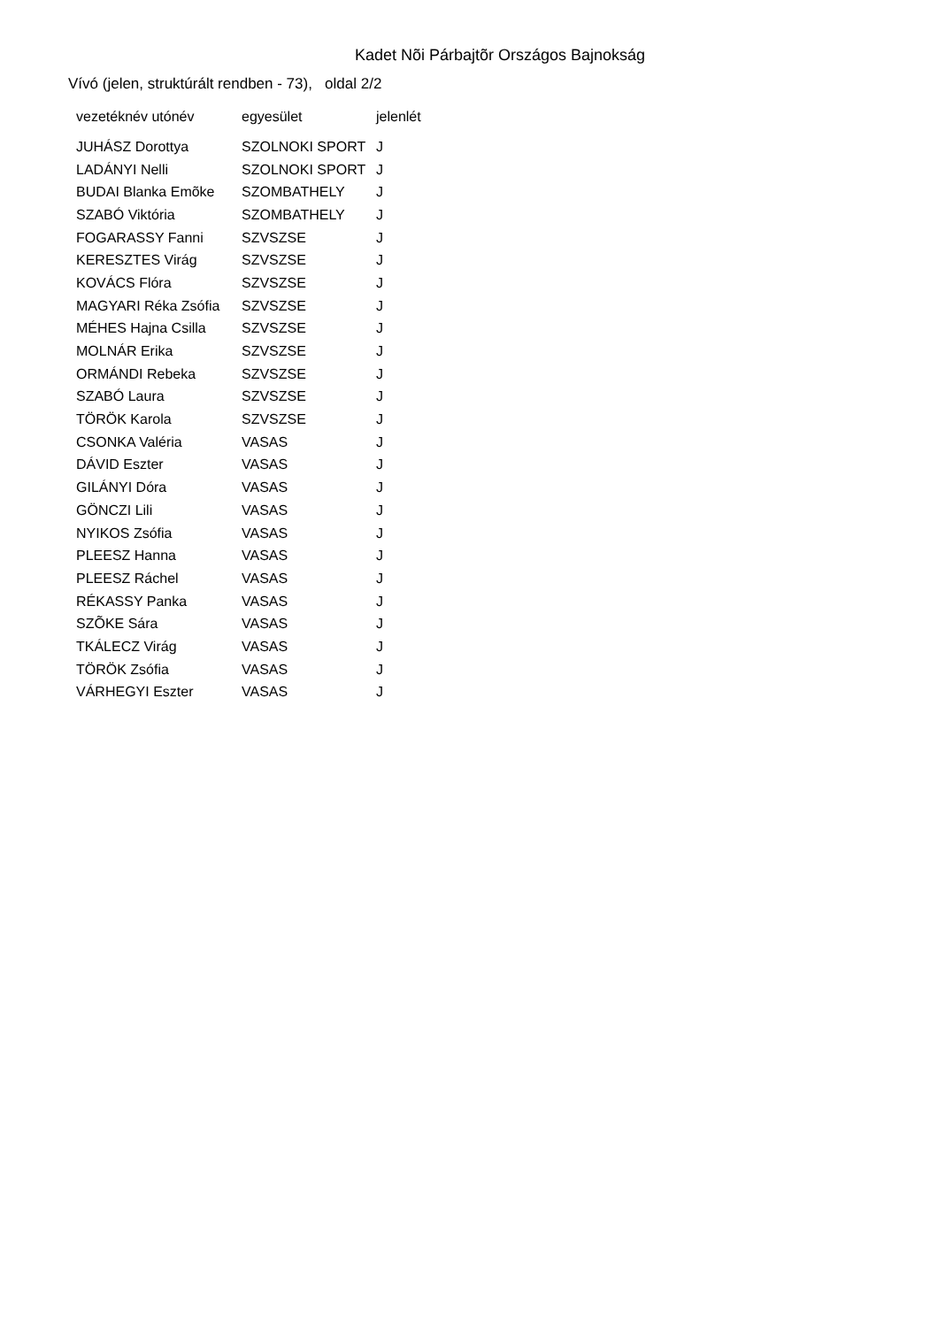Kadet Nõi Párbajtõr Országos Bajnokság
Vívó (jelen, struktúrált rendben - 73), oldal 2/2
| vezetéknév utónév | egyesület | jelenlét |
| --- | --- | --- |
| JUHÁSZ Dorottya | SZOLNOKI SPORT | J |
| LADÁNYI Nelli | SZOLNOKI SPORT | J |
| BUDAI Blanka Emõke | SZOMBATHELY | J |
| SZABÓ Viktória | SZOMBATHELY | J |
| FOGARASSY Fanni | SZVSZSE | J |
| KERESZTES Virág | SZVSZSE | J |
| KOVÁCS Flóra | SZVSZSE | J |
| MAGYARI Réka Zsófia | SZVSZSE | J |
| MÉHES Hajna Csilla | SZVSZSE | J |
| MOLNÁR Erika | SZVSZSE | J |
| ORMÁNDI Rebeka | SZVSZSE | J |
| SZABÓ Laura | SZVSZSE | J |
| TÖRÖK Karola | SZVSZSE | J |
| CSONKA Valéria | VASAS | J |
| DÁVID Eszter | VASAS | J |
| GILÁNYI Dóra | VASAS | J |
| GÖNCZI Lili | VASAS | J |
| NYIKOS Zsófia | VASAS | J |
| PLEESZ Hanna | VASAS | J |
| PLEESZ Ráchel | VASAS | J |
| RÉKASSY Panka | VASAS | J |
| SZÕKE Sára | VASAS | J |
| TKÁLECZ Virág | VASAS | J |
| TÖRÖK Zsófia | VASAS | J |
| VÁRHEGYI Eszter | VASAS | J |